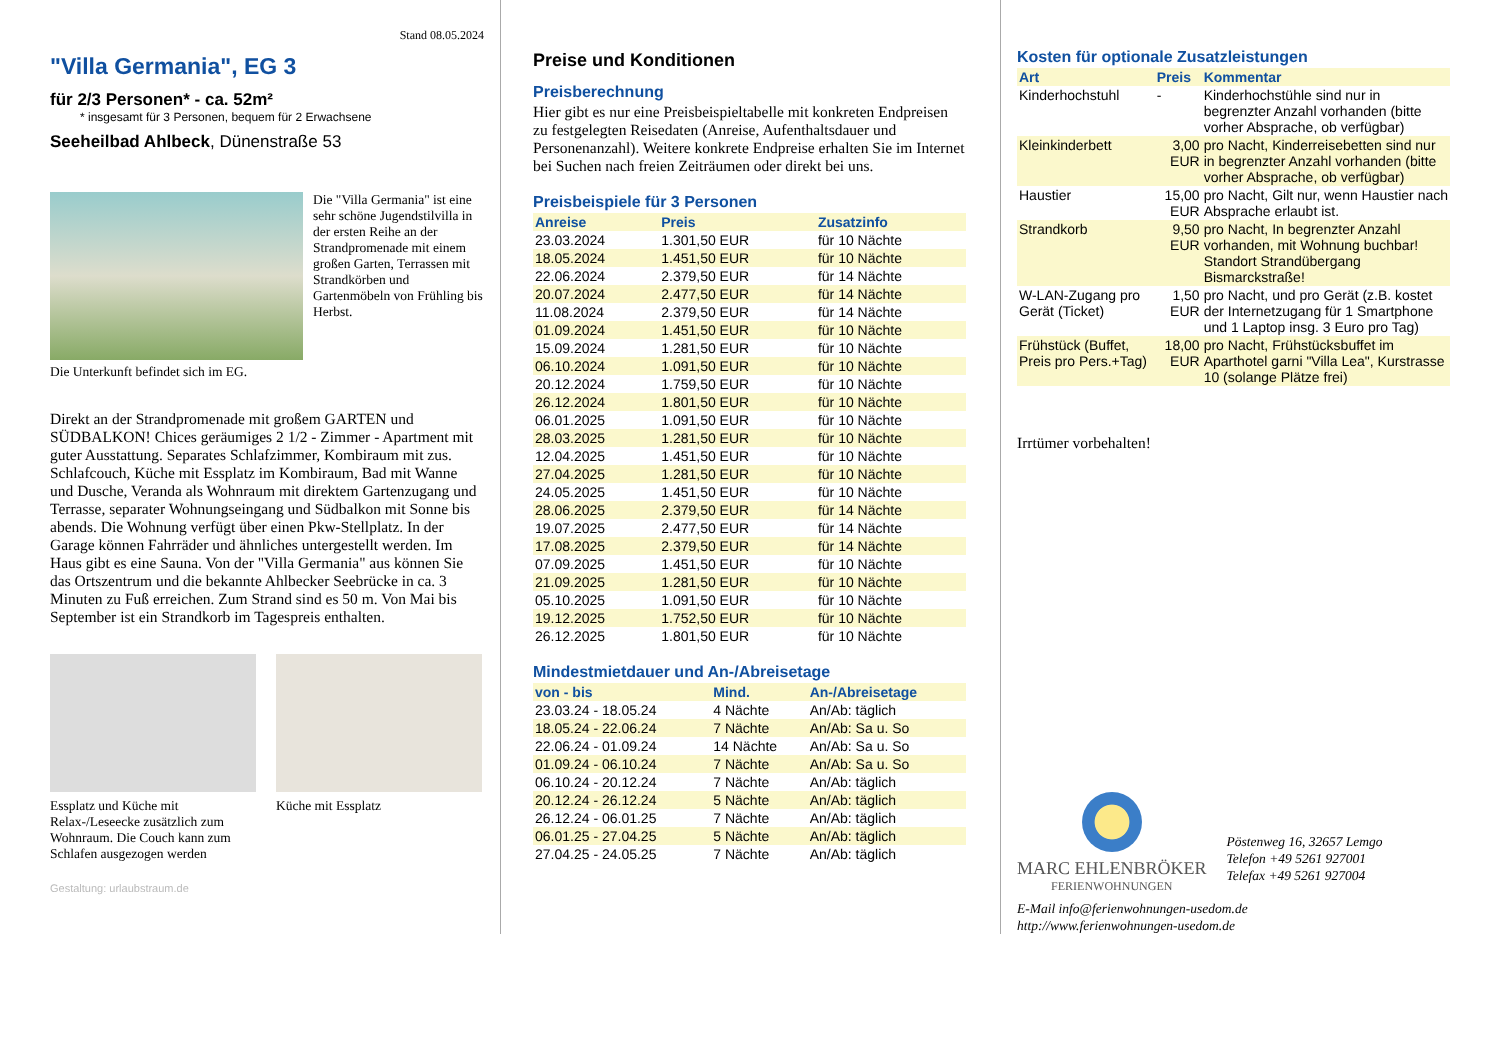Stand 08.05.2024
"Villa Germania", EG 3
für 2/3 Personen* - ca. 52m²
* insgesamt für 3 Personen, bequem für 2 Erwachsene
Seeheilbad Ahlbeck, Dünenstraße 53
Die "Villa Germania" ist eine sehr schöne Jugendstilvilla in der ersten Reihe an der Strandpromenade mit einem großen Garten, Terrassen mit Strandkörben und Gartenmöbeln von Frühling bis Herbst.
Die Unterkunft befindet sich im EG.
Direkt an der Strandpromenade mit großem GARTEN und SÜDBALKON! Chices geräumiges 2 1/2 - Zimmer - Apartment mit guter Ausstattung. Separates Schlafzimmer, Kombiraum mit zus. Schlafcouch, Küche mit Essplatz im Kombiraum, Bad mit Wanne und Dusche, Veranda als Wohnraum mit direktem Gartenzugang und Terrasse, separater Wohnungseingang und Südbalkon mit Sonne bis abends. Die Wohnung verfügt über einen Pkw-Stellplatz. In der Garage können Fahrräder und ähnliches untergestellt werden. Im Haus gibt es eine Sauna. Von der "Villa Germania" aus können Sie das Ortszentrum und die bekannte Ahlbecker Seebrücke in ca. 3 Minuten zu Fuß erreichen. Zum Strand sind es 50 m. Von Mai bis September ist ein Strandkorb im Tagespreis enthalten.
Essplatz und Küche mit Relax-/Leseecke zusätzlich zum Wohnraum. Die Couch kann zum Schlafen ausgezogen werden
Küche mit Essplatz
Gestaltung: urlaubstraum.de
Preise und Konditionen
Preisberechnung
Hier gibt es nur eine Preisbeispieltabelle mit konkreten Endpreisen zu festgelegten Reisedaten (Anreise, Aufenthaltsdauer und Personenanzahl). Weitere konkrete Endpreise erhalten Sie im Internet bei Suchen nach freien Zeiträumen oder direkt bei uns.
Preisbeispiele für 3 Personen
| Anreise | Preis | Zusatzinfo |
| --- | --- | --- |
| 23.03.2024 | 1.301,50 EUR | für 10 Nächte |
| 18.05.2024 | 1.451,50 EUR | für 10 Nächte |
| 22.06.2024 | 2.379,50 EUR | für 14 Nächte |
| 20.07.2024 | 2.477,50 EUR | für 14 Nächte |
| 11.08.2024 | 2.379,50 EUR | für 14 Nächte |
| 01.09.2024 | 1.451,50 EUR | für 10 Nächte |
| 15.09.2024 | 1.281,50 EUR | für 10 Nächte |
| 06.10.2024 | 1.091,50 EUR | für 10 Nächte |
| 20.12.2024 | 1.759,50 EUR | für 10 Nächte |
| 26.12.2024 | 1.801,50 EUR | für 10 Nächte |
| 06.01.2025 | 1.091,50 EUR | für 10 Nächte |
| 28.03.2025 | 1.281,50 EUR | für 10 Nächte |
| 12.04.2025 | 1.451,50 EUR | für 10 Nächte |
| 27.04.2025 | 1.281,50 EUR | für 10 Nächte |
| 24.05.2025 | 1.451,50 EUR | für 10 Nächte |
| 28.06.2025 | 2.379,50 EUR | für 14 Nächte |
| 19.07.2025 | 2.477,50 EUR | für 14 Nächte |
| 17.08.2025 | 2.379,50 EUR | für 14 Nächte |
| 07.09.2025 | 1.451,50 EUR | für 10 Nächte |
| 21.09.2025 | 1.281,50 EUR | für 10 Nächte |
| 05.10.2025 | 1.091,50 EUR | für 10 Nächte |
| 19.12.2025 | 1.752,50 EUR | für 10 Nächte |
| 26.12.2025 | 1.801,50 EUR | für 10 Nächte |
Mindestmietdauer und An-/Abreisetage
| von - bis | Mind. | An-/Abreisetage |
| --- | --- | --- |
| 23.03.24 - 18.05.24 | 4 Nächte | An/Ab: täglich |
| 18.05.24 - 22.06.24 | 7 Nächte | An/Ab: Sa u. So |
| 22.06.24 - 01.09.24 | 14 Nächte | An/Ab: Sa u. So |
| 01.09.24 - 06.10.24 | 7 Nächte | An/Ab: Sa u. So |
| 06.10.24 - 20.12.24 | 7 Nächte | An/Ab: täglich |
| 20.12.24 - 26.12.24 | 5 Nächte | An/Ab: täglich |
| 26.12.24 - 06.01.25 | 7 Nächte | An/Ab: täglich |
| 06.01.25 - 27.04.25 | 5 Nächte | An/Ab: täglich |
| 27.04.25 - 24.05.25 | 7 Nächte | An/Ab: täglich |
Kosten für optionale Zusatzleistungen
| Art | Preis | Kommentar |
| --- | --- | --- |
| Kinderhochstuhl | - | Kinderhochstühle sind nur in begrenzter Anzahl vorhanden (bitte vorher Absprache, ob verfügbar) |
| Kleinkinderbett | 3,00 EUR | pro Nacht, Kinderreisebetten sind nur in begrenzter Anzahl vorhanden (bitte vorher Absprache, ob verfügbar) |
| Haustier | 15,00 EUR | pro Nacht, Gilt nur, wenn Haustier nach Absprache erlaubt ist. |
| Strandkorb | 9,50 EUR | pro Nacht, In begrenzter Anzahl vorhanden, mit Wohnung buchbar! Standort Strandübergang Bismarckstraße! |
| W-LAN-Zugang pro Gerät (Ticket) | 1,50 EUR | pro Nacht, und pro Gerät (z.B. kostet der Internetzugang für 1 Smartphone und 1 Laptop insg. 3 Euro pro Tag) |
| Frühstück (Buffet, Preis pro Pers.+Tag) | 18,00 EUR | pro Nacht, Frühstücksbuffet im Aparthotel garni "Villa Lea", Kurstrasse 10 (solange Plätze frei) |
Irrtümer vorbehalten!
MARC EHLENBRÖKER
FERIENWOHNUNGEN
Pöstenweg 16, 32657 Lemgo
Telefon +49 5261 927001
Telefax +49 5261 927004
E-Mail info@ferienwohnungen-usedom.de
http://www.ferienwohnungen-usedom.de